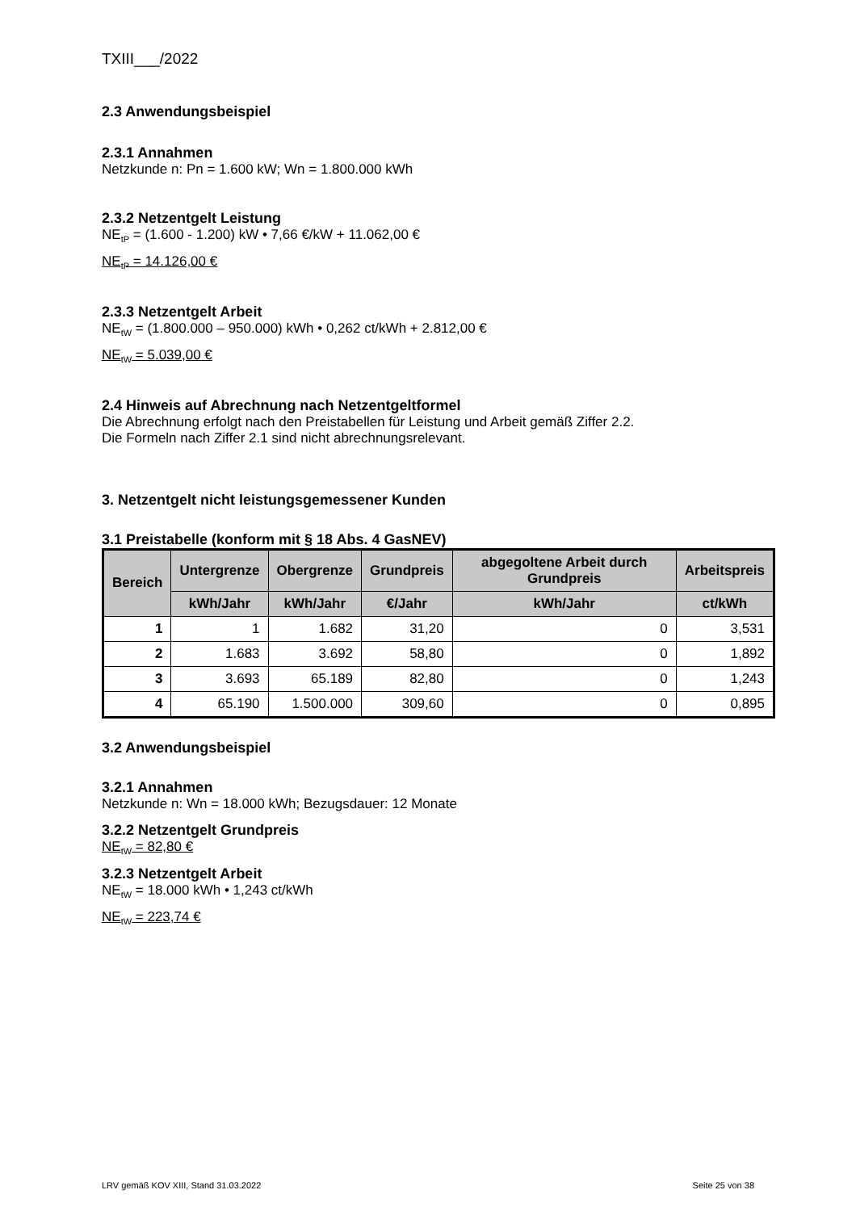TXIII___/2022
2.3 Anwendungsbeispiel
2.3.1 Annahmen
Netzkunde n: Pn = 1.600 kW; Wn = 1.800.000 kWh
2.3.2 Netzentgelt Leistung
NE<sub>tP</sub> = (1.600 - 1.200) kW • 7,66 €/kW + 11.062,00 €
NE<sub>tP</sub> = 14.126,00 €
2.3.3 Netzentgelt Arbeit
NE<sub>tW</sub> = (1.800.000 – 950.000) kWh • 0,262 ct/kWh + 2.812,00 €
NE<sub>tW</sub> = 5.039,00 €
2.4 Hinweis auf Abrechnung nach Netzentgeltformel
Die Abrechnung erfolgt nach den Preistabellen für Leistung und Arbeit gemäß Ziffer 2.2.
Die Formeln nach Ziffer 2.1 sind nicht abrechnungsrelevant.
3. Netzentgelt nicht leistungsgemessener Kunden
3.1 Preistabelle (konform mit § 18 Abs. 4 GasNEV)
| Bereich | Untergrenze | Obergrenze | Grundpreis | abgegoltene Arbeit durch Grundpreis | Arbeitspreis |
| --- | --- | --- | --- | --- | --- |
| | kWh/Jahr | kWh/Jahr | €/Jahr | kWh/Jahr | ct/kWh |
| 1 | 1 | 1.682 | 31,20 | 0 | 3,531 |
| 2 | 1.683 | 3.692 | 58,80 | 0 | 1,892 |
| 3 | 3.693 | 65.189 | 82,80 | 0 | 1,243 |
| 4 | 65.190 | 1.500.000 | 309,60 | 0 | 0,895 |
3.2 Anwendungsbeispiel
3.2.1 Annahmen
Netzkunde n: Wn = 18.000 kWh; Bezugsdauer: 12 Monate
3.2.2 Netzentgelt Grundpreis
NE<sub>tW</sub> = 82,80 €
3.2.3 Netzentgelt Arbeit
NE<sub>tW</sub> = 18.000 kWh • 1,243 ct/kWh
NE<sub>tW</sub> = 223,74 €
LRV gemäß KOV XIII, Stand 31.03.2022 Seite 25 von 38